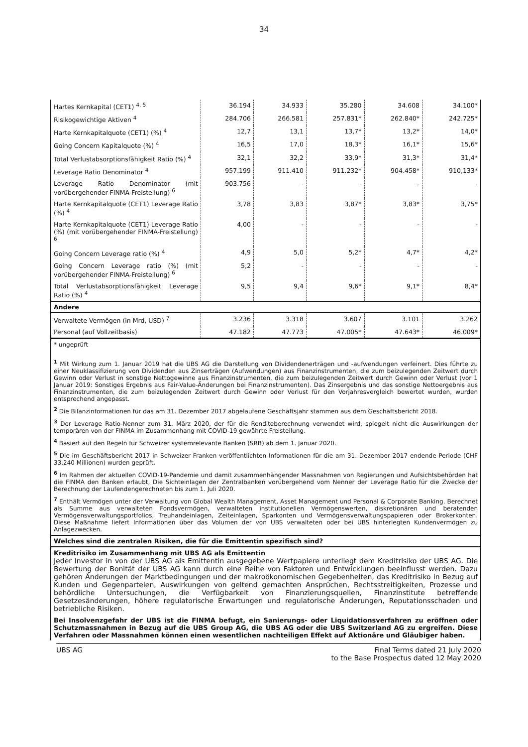34
| Hartes Kernkapital (CET1) <sup>4, 5</sup> | 36.194 | 34.933 | 35.280 | 34.608 | 34.100* |
| Risikogewichtige Aktiven <sup>4</sup> | 284.706 | 266.581 | 257.831* | 262.840* | 242.725* |
| Harte Kernkapitalquote (CET1) (%) <sup>4</sup> | 12,7 | 13,1 | 13,7* | 13,2* | 14,0* |
| Going Concern Kapitalquote (%) <sup>4</sup> | 16,5 | 17,0 | 18,3* | 16,1* | 15,6* |
| Total Verlustabsorptionsfähigkeit Ratio (%) <sup>4</sup> | 32,1 | 32,2 | 33,9* | 31,3* | 31,4* |
| Leverage Ratio Denominator <sup>4</sup> | 957.199 | 911.410 | 911.232* | 904.458* | 910,133* |
| Leverage Ratio Denominator (mit vorübergehender FINMA-Freistellung) <sup>6</sup> | 903.756 | - | - | - | - |
| Harte Kernkapitalquote (CET1) Leverage Ratio (%) <sup>4</sup> | 3,78 | 3,83 | 3,87* | 3,83* | 3,75* |
| Harte Kernkapitalquote (CET1) Leverage Ratio (%) (mit vorübergehender FINMA-Freistellung) <sup>6</sup> | 4,00 | - | - | - | - |
| Going Concern Leverage ratio (%) <sup>4</sup> | 4,9 | 5,0 | 5,2* | 4,7* | 4,2* |
| Going Concern Leverage ratio (%) (mit vorübergehender FINMA-Freistellung) <sup>6</sup> | 5,2 | - | - | - | - |
| Total Verlustabsorptionsfähigkeit Leverage Ratio (%) <sup>4</sup> | 9,5 | 9,4 | 9,6* | 9,1* | 8,4* |
| Andere | | | | | |
| Verwaltete Vermögen (in Mrd, USD) <sup>7</sup> | 3.236 | 3.318 | 3.607 | 3.101 | 3.262 |
| Personal (auf Vollzeitbasis) | 47.182 | 47.773 | 47.005* | 47.643* | 46.009* |
* ungeprüft
<sup>1</sup> Mit Wirkung zum 1. Januar 2019 hat die UBS AG die Darstellung von Dividendenerträgen und -aufwendungen verfeinert. Dies führte zu einer Neuklassifizierung von Dividenden aus Zinserträgen (Aufwendungen) aus Finanzinstrumenten, die zum beizulegenden Zeitwert durch Gewinn oder Verlust in sonstige Nettogewinne aus Finanzinstrumenten, die zum beizulegenden Zeitwert durch Gewinn oder Verlust (vor 1 Januar 2019: Sonstiges Ergebnis aus Fair-Value-Änderungen bei Finanzinstrumenten). Das Zinsergebnis und das sonstige Nettoergebnis aus Finanzinstrumenten, die zum beizulegenden Zeitwert durch Gewinn oder Verlust für den Vorjahresvergleich bewertet wurden, wurden entsprechend angepasst.
<sup>2</sup> Die Bilanzinformationen für das am 31. Dezember 2017 abgelaufene Geschäftsjahr stammen aus dem Geschäftsbericht 2018.
<sup>3</sup> Der Leverage Ratio-Nenner zum 31. März 2020, der für die Renditeberechnung verwendet wird, spiegelt nicht die Auswirkungen der temporären von der FINMA im Zusammenhang mit COVID-19 gewährte Freistellung.
<sup>4</sup> Basiert auf den Regeln für Schweizer systemrelevante Banken (SRB) ab dem 1. Januar 2020.
<sup>5</sup> Die im Geschäftsbericht 2017 in Schweizer Franken veröffentlichten Informationen für die am 31. Dezember 2017 endende Periode (CHF 33.240 Millionen) wurden geprüft.
<sup>6</sup> Im Rahmen der aktuellen COVID-19-Pandemie und damit zusammenhängender Massnahmen von Regierungen und Aufsichtsbehörden hat die FINMA den Banken erlaubt, Die Sichteinlagen der Zentralbanken vorübergehend vom Nenner der Leverage Ratio für die Zwecke der Berechnung der Laufendengerechneten bis zum 1. Juli 2020.
<sup>7</sup> Enthält Vermögen unter der Verwaltung von Global Wealth Management, Asset Management und Personal & Corporate Banking. Berechnet als Summe aus verwalteten Fondsvermögen, verwalteten institutionellen Vermögenswerten, diskretionären und beratenden Vermögensverwaltungsportfolios, Treuhandeinlagen, Zeiteinlagen, Sparkonten und Vermögensverwaltungspapieren oder Brokerkonten. Diese Maßnahme liefert Informationen über das Volumen der von UBS verwalteten oder bei UBS hinterlegten Kundenvermögen zu Anlagezwecken.
Welches sind die zentralen Risiken, die für die Emittentin spezifisch sind?
Kreditrisiko im Zusammenhang mit UBS AG als Emittentin
Jeder Investor in von der UBS AG als Emittentin ausgegebene Wertpapiere unterliegt dem Kreditrisiko der UBS AG. Die Bewertung der Bonität der UBS AG kann durch eine Reihe von Faktoren und Entwicklungen beeinflusst werden. Dazu gehören Änderungen der Marktbedingungen und der makroökonomischen Gegebenheiten, das Kreditrisiko in Bezug auf Kunden und Gegenparteien, Auswirkungen von geltend gemachten Ansprüchen, Rechtsstreitigkeiten, Prozesse und behördliche Untersuchungen, die Verfügbarkeit von Finanzierungsquellen, Finanzinstitute betreffende Gesetzesänderungen, höhere regulatorische Erwartungen und regulatorische Änderungen, Reputationsschaden und betriebliche Risiken.
Bei Insolvenzgefahr der UBS ist die FINMA befugt, ein Sanierungs- oder Liquidationsverfahren zu eröffnen oder Schutzmassnahmen in Bezug auf die UBS Group AG, die UBS AG oder die UBS Switzerland AG zu ergreifen. Diese Verfahren oder Massnahmen können einen wesentlichen nachteiligen Effekt auf Aktionäre und Gläubiger haben.
UBS AG Final Terms dated 21 July 2020
to the Base Prospectus dated 12 May 2020